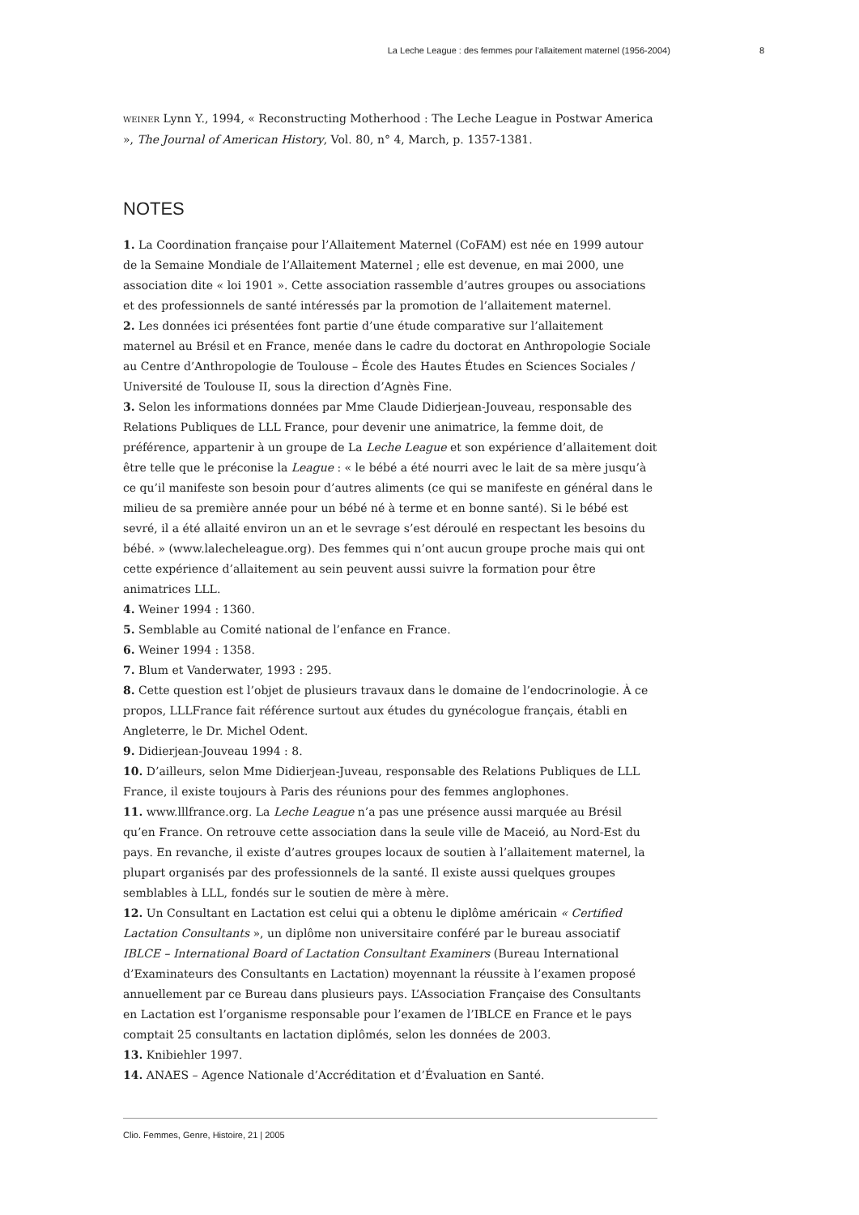La Leche League : des femmes pour l’allaitement maternel (1956-2004) 8
WEINER Lynn Y., 1994, « Reconstructing Motherhood : The Leche League in Postwar America », The Journal of American History, Vol. 80, n° 4, March, p. 1357-1381.
NOTES
1. La Coordination française pour l’Allaitement Maternel (CoFAM) est née en 1999 autour de la Semaine Mondiale de l’Allaitement Maternel ; elle est devenue, en mai 2000, une association dite « loi 1901 ». Cette association rassemble d’autres groupes ou associations et des professionnels de santé intéressés par la promotion de l’allaitement maternel.
2. Les données ici présentées font partie d’une étude comparative sur l’allaitement maternel au Brésil et en France, menée dans le cadre du doctorat en Anthropologie Sociale au Centre d’Anthropologie de Toulouse – École des Hautes Études en Sciences Sociales / Université de Toulouse II, sous la direction d’Agnès Fine.
3. Selon les informations données par Mme Claude Didierjean-Jouveau, responsable des Relations Publiques de LLL France, pour devenir une animatrice, la femme doit, de préférence, appartenir à un groupe de La Leche League et son expérience d’allaitement doit être telle que le préconise la League : « le bébé a été nourri avec le lait de sa mère jusqu’à ce qu’il manifeste son besoin pour d’autres aliments (ce qui se manifeste en général dans le milieu de sa première année pour un bébé né à terme et en bonne santé). Si le bébé est sevré, il a été allaité environ un an et le sevrage s’est déroulé en respectant les besoins du bébé. » (www.lalecheleague.org). Des femmes qui n’ont aucun groupe proche mais qui ont cette expérience d’allaitement au sein peuvent aussi suivre la formation pour être animatrices LLL.
4. Weiner 1994 : 1360.
5. Semblable au Comité national de l’enfance en France.
6. Weiner 1994 : 1358.
7. Blum et Vanderwater, 1993 : 295.
8. Cette question est l’objet de plusieurs travaux dans le domaine de l’endocrinologie. À ce propos, LLLFrance fait référence surtout aux études du gynécologue français, établi en Angleterre, le Dr. Michel Odent.
9. Didierjean-Jouveau 1994 : 8.
10. D’ailleurs, selon Mme Didierjean-Juveau, responsable des Relations Publiques de LLL France, il existe toujours à Paris des réunions pour des femmes anglophones.
11. www.lllfrance.org. La Leche League n’a pas une présence aussi marquée au Brésil qu’en France. On retrouve cette association dans la seule ville de Maceió, au Nord-Est du pays. En revanche, il existe d’autres groupes locaux de soutien à l’allaitement maternel, la plupart organisés par des professionnels de la santé. Il existe aussi quelques groupes semblables à LLL, fondés sur le soutien de mère à mère.
12. Un Consultant en Lactation est celui qui a obtenu le diplôme américain « Certified Lactation Consultants », un diplôme non universitaire conféré par le bureau associatif IBLCE – International Board of Lactation Consultant Examiners (Bureau International d’Examinateurs des Consultants en Lactation) moyennant la réussite à l’examen proposé annuellement par ce Bureau dans plusieurs pays. L’Association Française des Consultants en Lactation est l’organisme responsable pour l’examen de l’IBLCE en France et le pays comptait 25 consultants en lactation diplômés, selon les données de 2003.
13. Knibiehler 1997.
14. ANAES – Agence Nationale d’Accréditation et d’Évaluation en Santé.
Clio. Femmes, Genre, Histoire, 21 | 2005